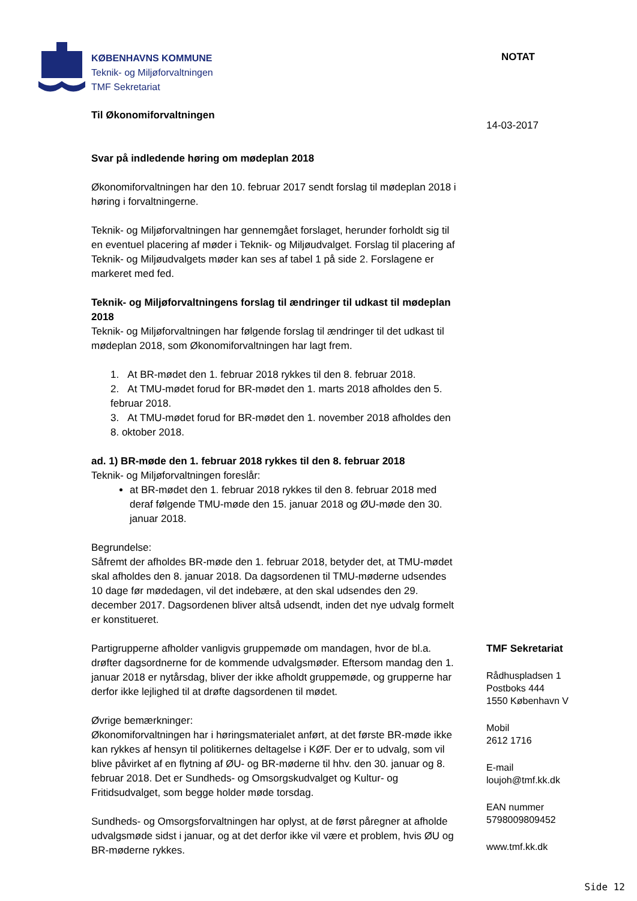KØBENHAVNS KOMMUNE
Teknik- og Miljøforvaltningen
TMF Sekretariat
NOTAT
Til Økonomiforvaltningen
Svar på indledende høring om mødeplan 2018
Økonomiforvaltningen har den 10. februar 2017 sendt forslag til mødeplan 2018 i høring i forvaltningerne.
Teknik- og Miljøforvaltningen har gennemgået forslaget, herunder forholdt sig til en eventuel placering af møder i Teknik- og Miljøudvalget. Forslag til placering af Teknik- og Miljøudvalgets møder kan ses af tabel 1 på side 2. Forslagene er markeret med fed.
Teknik- og Miljøforvaltningens forslag til ændringer til udkast til mødeplan 2018
Teknik- og Miljøforvaltningen har følgende forslag til ændringer til det udkast til mødeplan 2018, som Økonomiforvaltningen har lagt frem.
1. At BR-mødet den 1. februar 2018 rykkes til den 8. februar 2018.
2. At TMU-mødet forud for BR-mødet den 1. marts 2018 afholdes den 5. februar 2018.
3. At TMU-mødet forud for BR-mødet den 1. november 2018 afholdes den 8. oktober 2018.
ad. 1) BR-møde den 1. februar 2018 rykkes til den 8. februar 2018
Teknik- og Miljøforvaltningen foreslår:
at BR-mødet den 1. februar 2018 rykkes til den 8. februar 2018 med deraf følgende TMU-møde den 15. januar 2018 og ØU-møde den 30. januar 2018.
Begrundelse:
Såfremt der afholdes BR-møde den 1. februar 2018, betyder det, at TMU-mødet skal afholdes den 8. januar 2018. Da dagsordenen til TMU-møderne udsendes 10 dage før mødedagen, vil det indebære, at den skal udsendes den 29. december 2017. Dagsordenen bliver altså udsendt, inden det nye udvalg formelt er konstitueret.
Partigrupperne afholder vanligvis gruppemøde om mandagen, hvor de bl.a. drøfter dagsordnerne for de kommende udvalgsmøder. Eftersom mandag den 1. januar 2018 er nytårsdag, bliver der ikke afholdt gruppemøde, og grupperne har derfor ikke lejlighed til at drøfte dagsordenen til mødet.
Øvrige bemærkninger:
Økonomiforvaltningen har i høringsmaterialet anført, at det første BR-møde ikke kan rykkes af hensyn til politikernes deltagelse i KØF. Der er to udvalg, som vil blive påvirket af en flytning af ØU- og BR-møderne til hhv. den 30. januar og 8. februar 2018. Det er Sundheds- og Omsorgskudvalget og Kultur- og Fritidsudvalget, som begge holder møde torsdag.
Sundheds- og Omsorgsforvaltningen har oplyst, at de først påregner at afholde udvalgsmøde sidst i januar, og at det derfor ikke vil være et problem, hvis ØU og BR-møderne rykkes.
14-03-2017
TMF Sekretariat
Rådhuspladsen 1
Postboks 444
1550 København V
Mobil
2612 1716
E-mail
loujoh@tmf.kk.dk
EAN nummer
5798009809452
www.tmf.kk.dk
Side 12